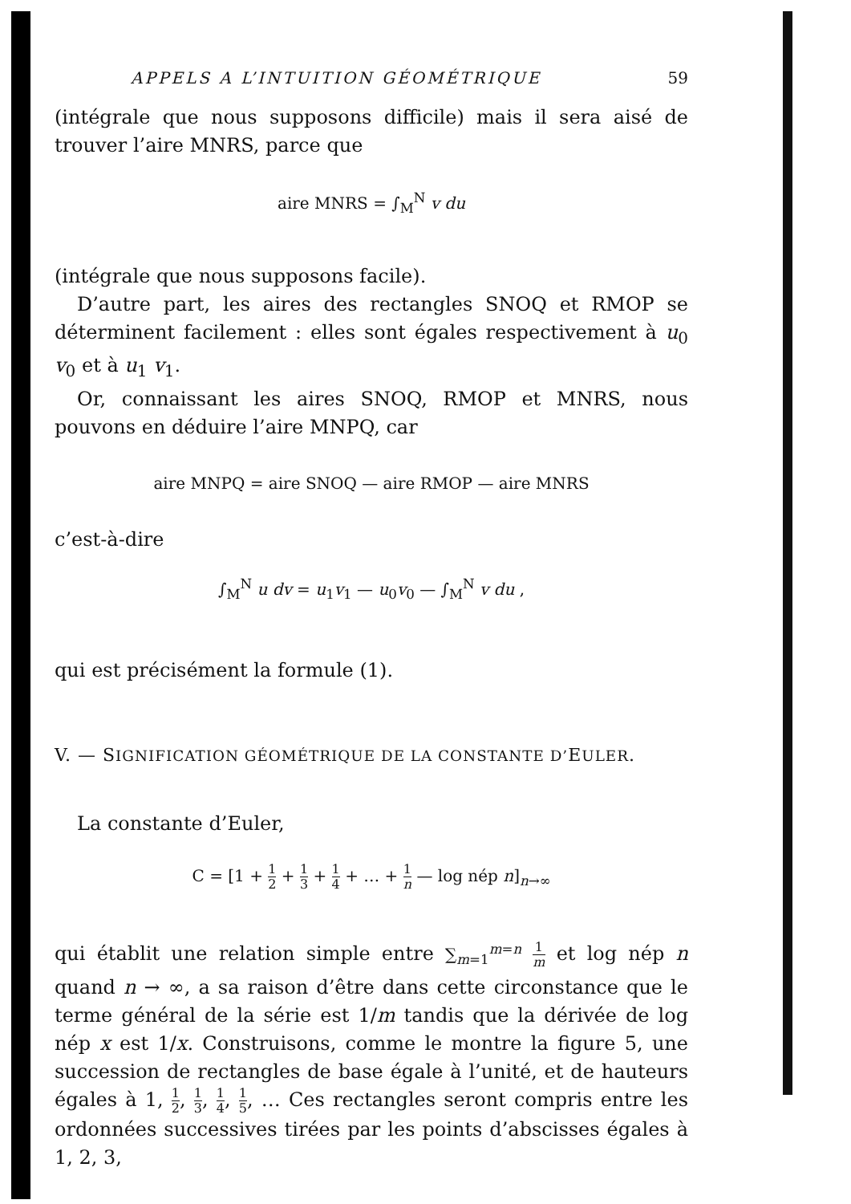APPELS A L’INTUITION GÉOMÉTRIQUE 59
(intégrale que nous supposons difficile) mais il sera aisé de trouver l’aire MNRS, parce que
aire MNRS = ∫<sub>M</sub><sup>N</sup> v du
(intégrale que nous supposons facile).
D’autre part, les aires des rectangles SNOQ et RMOP se déterminent facilement : elles sont égales respectivement à u<sub>0</sub> v<sub>0</sub> et à u<sub>1</sub> v<sub>1</sub>.
Or, connaissant les aires SNOQ, RMOP et MNRS, nous pouvons en déduire l’aire MNPQ, car
aire MNPQ = aire SNOQ — aire RMOP — aire MNRS
c’est-à-dire
∫<sub>M</sub><sup>N</sup> u dv = u<sub>1</sub>v<sub>1</sub> — u<sub>0</sub>v<sub>0</sub> — ∫<sub>M</sub><sup>N</sup> v du ,
qui est précisément la formule (1).
V. — SIGNIFICATION GÉOMÉTRIQUE DE LA CONSTANTE D’EULER.
La constante d’Euler,
C = [1 + 1 2 + 1 3 + 1 4 + … + 1 n — log nép n]<sub>n→∞</sub>
qui établit une relation simple entre ∑<sub>m=1</sub><sup>m=n</sup> 1 m et log nép n quand n → ∞, a sa raison d’être dans cette circonstance que le terme général de la série est 1/m tandis que la dérivée de log nép x est 1/x. Construisons, comme le montre la figure 5, une succession de rectangles de base égale à l’unité, et de hauteurs égales à 1, 1 2, 1 3, 1 4, 1 5, … Ces rectangles seront compris entre les ordonnées successives tirées par les points d’abscisses égales à 1, 2, 3,